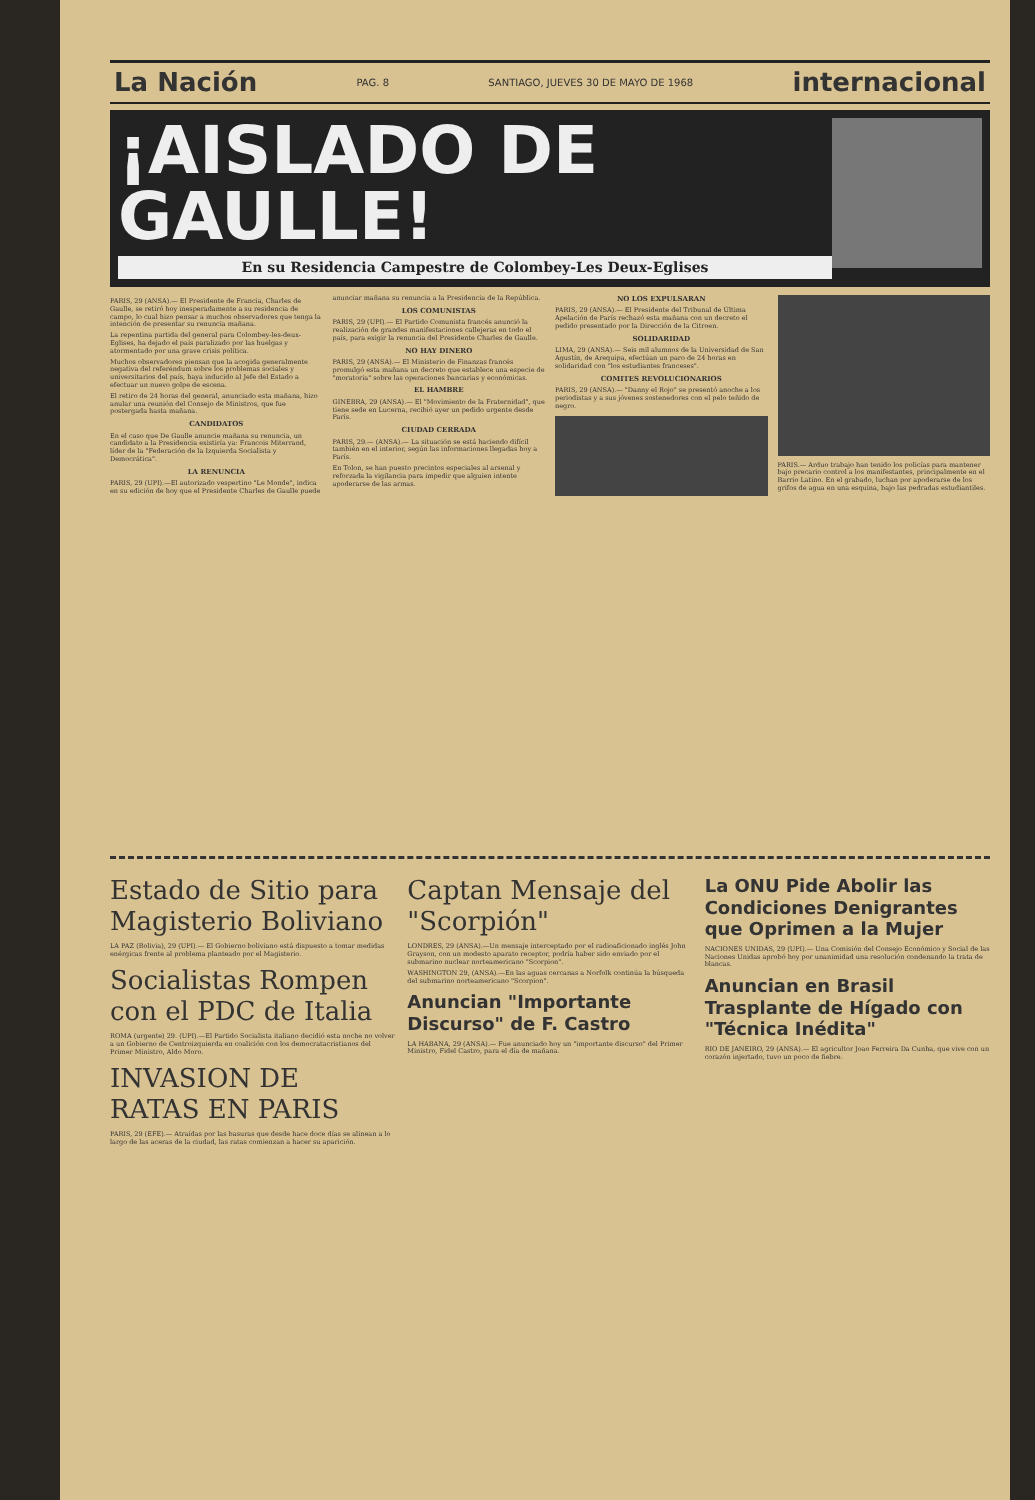La Nación PAG. 8 SANTIAGO, JUEVES 30 DE MAYO DE 1968 internacional
¡AISLADO DE GAULLE!
En su Residencia Campestre de Colombey-Les Deux-Eglises
PARIS, 29 (ANSA).— El Presidente de Francia, Charles de Gaulle, se retiró hoy inesperadamente a su residencia de campo, lo cual hizo pensar a muchos observadores que tenga la intención de presentar su renuncia mañana.
La repentina partida del general para Colombey-les-deux-Eglises, ha dejado el país paralizado por las huelgas y atormentado por una grave crisis política.
Muchos observadores piensan que la acogida generalmente negativa del referéndum sobre los problemas sociales y universitarios del país, haya inducido al Jefe del Estado a efectuar un nuevo golpe de escena.
El retiro de 24 horas del general, anunciado esta mañana, hizo anular una reunión del Consejo de Ministros, que fue postergada hasta mañana.
CANDIDATOS
En el caso que De Gaulle anuncie mañana su renuncia, un candidato a la Presidencia existiría ya: Francois Miterrand, líder de la "Federación de la Izquierda Socialista y Democrática".
LA RENUNCIA
PARIS, 29 (UPI).—El autorizado vespertino "Le Monde", indica en su edición de hoy que el Presidente Charles de Gaulle puede anunciar mañana su renuncia a la Presidencia de la República.
LOS COMUNISTAS
PARIS, 29 (UPI).— El Partido Comunista francés anunció la realización de grandes manifestaciones callejeras en todo el país, para exigir la renuncia del Presidente Charles de Gaulle.
NO HAY DINERO
PARIS, 29 (ANSA).— El Ministerio de Finanzas francés promulgó esta mañana un decreto que establece una especie de "moratoria" sobre las operaciones bancarias y económicas.
EL HAMBRE
GINEBRA, 29 (ANSA).— El "Movimiento de la Fraternidad", que tiene sede en Lucerna, recibió ayer un pedido urgente desde París.
CIUDAD CERRADA
PARIS, 29.— (ANSA).— La situación se está haciendo difícil también en el interior, según las informaciones llegadas hoy a París.
En Tolon, se han puesto precintos especiales al arsenal y reforzada la vigilancia para impedir que alguien intente apoderarse de las armas.
NO LOS EXPULSARAN
PARIS, 29 (ANSA).— El Presidente del Tribunal de Última Apelación de París rechazó esta mañana con un decreto el pedido presentado por la Dirección de la Citroen.
SOLIDARIDAD
LIMA, 29 (ANSA).— Seis mil alumnos de la Universidad de San Agustín, de Arequipa, efectúan un paro de 24 horas en solidaridad con "los estudiantes franceses".
COMITES REVOLUCIONARIOS
PARIS, 29 (ANSA).— "Danny el Rojo" se presentó anoche a los periodistas y a sus jóvenes sostenedores con el pelo teñido de negro.
PARIS.— Arduo trabajo han tenido los policías para mantener bajo precario control a los manifestantes, principalmente en el Barrio Latino. En el grabado, luchan por apoderarse de los grifos de agua en una esquina, bajo las pedradas estudiantiles.
Estado de Sitio para Magisterio Boliviano
LA PAZ (Bolivia), 29 (UPI).— El Gobierno boliviano está dispuesto a tomar medidas enérgicas frente al problema planteado por el Magisterio.
Socialistas Rompen con el PDC de Italia
ROMA (urgente) 29. (UPI).—El Partido Socialista italiano decidió esta noche no volver a un Gobierno de Centroizquierda en coalición con los democratacristianos del Primer Ministro, Aldo Moro.
INVASION DE RATAS EN PARIS
PARIS, 29 (EFE).— Atraídas por las basuras que desde hace doce días se alinean a lo largo de las aceras de la ciudad, las ratas comienzan a hacer su aparición.
Captan Mensaje del "Scorpión"
LONDRES, 29 (ANSA).—Un mensaje interceptado por el radioaficionado inglés John Grayson, con un modesto aparato receptor, podría haber sido enviado por el submarino nuclear norteamericano "Scorpion".
WASHINGTON 29, (ANSA).—En las aguas cercanas a Norfolk continúa la búsqueda del submarino norteamericano "Scorpion".
Anuncian "Importante Discurso" de F. Castro
LA HABANA, 29 (ANSA).— Fue anunciado hoy un "importante discurso" del Primer Ministro, Fidel Castro, para el día de mañana.
La ONU Pide Abolir las Condiciones Denigrantes que Oprimen a la Mujer
NACIONES UNIDAS, 29 (UPI).— Una Comisión del Consejo Económico y Social de las Naciones Unidas aprobó hoy por unanimidad una resolución condenando la trata de blancas.
Anuncian en Brasil Trasplante de Hígado con "Técnica Inédita"
RIO DE JANEIRO, 29 (ANSA).— El agricultor Joao Ferreira Da Cunha, que vive con un corazón injertado, tuvo un poco de fiebre.